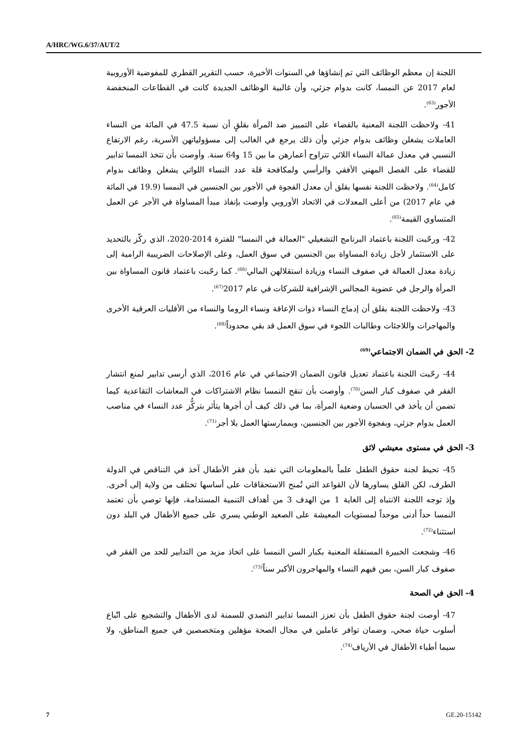A/HRC/WG.6/37/AUT/2
اللجنة إن معظم الوظائف التي تم إنشاؤها في السنوات الأخيرة، حسب التقرير القطري للمفوضية الأوروبية لعام 2017 عن النمسا، كانت بدوام جزئي، وأن غالبية الوظائف الجديدة كانت في القطاعات المنخفضة الأجور<sup>(63)</sup>.
41- ولاحظت اللجنة المعنية بالقضاء على التمييز ضد المرأة بقلقٍ أن نسبة 47.5 في المائة من النساء العاملات يشغلن وظائف بدوام جزئي وأن ذلك يرجع في الغالب إلى مسؤولياتهن الأسرية، رغم الارتفاع النسبي في معدل عمالة النساء اللائي تتراوح أعمارهن ما بين 15 و64 سنة. وأوصت بأن تتخذ النمسا تدابير للقضاء على الفصل المهني الأفقي والرأسي ولمكافحة قلة عدد النساء اللواتي يشغلن وظائف بدوام كامل<sup>(64)</sup>. ولاحظت اللجنة نفسها بقلق أن معدل الفجوة في الأجور بين الجنسين في النمسا (19.9 في المائة في عام 2017) من أعلى المعدلات في الاتحاد الأوروبي وأوصت بإنفاذ مبدأ المساواة في الأجر عن العمل المتساوي القيمة<sup>(65)</sup>.
42- ورحّبت اللجنة باعتماد البرنامج التشغيلي "العمالة في النمسا" للفترة 2014-2020، الذي ركّز بالتحديد على الاستثمار لأجل زيادة المساواة بين الجنسين في سوق العمل، وعلى الإصلاحات الضريبية الرامية إلى زيادة معدل العمالة في صفوف النساء وزيادة استقلالهن المالي<sup>(66)</sup>. كما رحّبت باعتماد قانون المساواة بين المرأة والرجل في عضوية المجالس الإشرافية للشركات في عام 2017<sup>(67)</sup>.
43- ولاحظت اللجنة بقلق أن إدماج النساء ذوات الإعاقة ونساء الروما والنساء من الأقليات العرقية الأخرى والمهاجرات واللاجئات وطالبات اللجوء في سوق العمل قد بقي محدوداً<sup>(68)</sup>.
2- الحق في الضمان الاجتماعي<sup>(69)</sup>
44- رحّبت اللجنة باعتماد تعديل قانون الضمان الاجتماعي في عام 2016، الذي أرسى تدابير لمنع انتشار الفقر في صفوف كبار السن<sup>(70)</sup>. وأوصت بأن تنقح النمسا نظام الاشتراكات في المعاشات التقاعدية كيما تضمن أن يأخذ في الحسبان وضعية المرأة، بما في ذلك كيف أن أجرها يتأثر بتركُّز عدد النساء في مناصب العمل بدوام جزئي، وبفجوة الأجور بين الجنسين، وبممارستها العمل بلا أجر<sup>(71)</sup>.
3- الحق في مستوى معيشي لائق
45- تحيط لجنة حقوق الطفل علماً بالمعلومات التي تفيد بأن فقر الأطفال آخذ في التناقص في الدولة الطرف، لكن القلق يساورها لأن القواعد التي تُمنح الاستحقاقات على أساسها تختلف من ولاية إلى أخرى. وإذ توجه اللجنة الانتباه إلى الغاية 1 من الهدف 3 من أهداف التنمية المستدامة، فإنها توصي بأن تعتمد النمسا حداً أدنى موحداً لمستويات المعيشة على الصعيد الوطني يسري على جميع الأطفال في البلد دون استثناء<sup>(72)</sup>.
46- وشجعت الخبيرة المستقلة المعنية بكبار السن النمسا على اتخاذ مزيد من التدابير للحد من الفقر في صفوف كبار السن، بمن فيهم النساء والمهاجرون الأكبر سناً<sup>(73)</sup>.
4- الحق في الصحة
47- أوصت لجنة حقوق الطفل بأن تعزز النمسا تدابير التصدي للسمنة لدى الأطفال والتشجيع على اتّباع أسلوب حياة صحي، وضمان توافر عاملين في مجال الصحة مؤهلين ومتخصصين في جميع المناطق، ولا سيما أطباء الأطفال في الأرياف<sup>(74)</sup>.
7 GE.20-15142